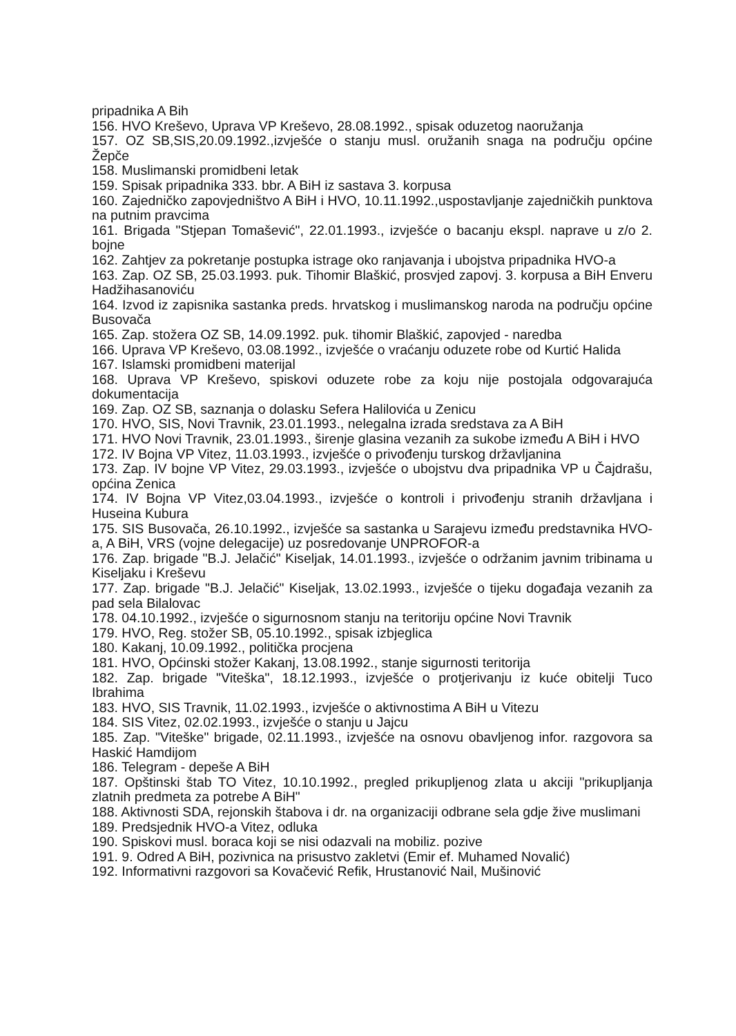pripadnika A Bih
156. HVO Kreševo, Uprava VP Kreševo, 28.08.1992., spisak oduzetog naoružanja
157. OZ SB,SIS,20.09.1992.,izvješće o stanju musl. oružanih snaga na području općine Žepče
158. Muslimanski promidbeni letak
159. Spisak pripadnika 333. bbr. A BiH iz sastava 3. korpusa
160. Zajedničko zapovjedništvo A BiH i HVO, 10.11.1992.,uspostavljanje zajedničkih punktova na putnim pravcima
161. Brigada "Stjepan Tomašević", 22.01.1993., izvješće o bacanju ekspl. naprave u z/o 2. bojne
162. Zahtjev za pokretanje postupka istrage oko ranjavanja i ubojstva pripadnika HVO-a
163. Zap. OZ SB, 25.03.1993. puk. Tihomir Blaškić, prosvjed zapovj. 3. korpusa a BiH Enveru Hadžihasanoviću
164. Izvod iz zapisnika sastanka preds. hrvatskog i muslimanskog naroda na području općine Busovača
165. Zap. stožera OZ SB, 14.09.1992. puk. tihomir Blaškić, zapovjed - naredba
166. Uprava VP Kreševo, 03.08.1992., izvješće o vraćanju oduzete robe od Kurtić Halida
167. Islamski promidbeni materijal
168. Uprava VP Kreševo, spiskovi oduzete robe za koju nije postojala odgovarajuća dokumentacija
169. Zap. OZ SB, saznanja o dolasku Sefera Halilovića u Zenicu
170. HVO, SIS, Novi Travnik, 23.01.1993., nelegalna izrada sredstava za A BiH
171. HVO Novi Travnik, 23.01.1993., širenje glasina vezanih za sukobe između A BiH i HVO
172. IV Bojna VP Vitez, 11.03.1993., izvješće o privođenju turskog državljanina
173. Zap. IV bojne VP Vitez, 29.03.1993., izvješće o ubojstvu dva pripadnika VP u Čajdrašu, općina Zenica
174. IV Bojna VP Vitez,03.04.1993., izvješće o kontroli i privođenju stranih državljana i Huseina Kubura
175. SIS Busovača, 26.10.1992., izvješće sa sastanka u Sarajevu između predstavnika HVO-a, A BiH, VRS (vojne delegacije) uz posredovanje UNPROFOR-a
176. Zap. brigade "B.J. Jelačić" Kiseljak, 14.01.1993., izvješće o održanim javnim tribinama u Kiseljaku i Kreševu
177. Zap. brigade "B.J. Jelačić" Kiseljak, 13.02.1993., izvješće o tijeku događaja vezanih za pad sela Bilalovac
178. 04.10.1992., izvješće o sigurnosnom stanju na teritoriju općine Novi Travnik
179. HVO, Reg. stožer SB, 05.10.1992., spisak izbjeglica
180. Kakanj, 10.09.1992., politička procjena
181. HVO, Općinski stožer Kakanj, 13.08.1992., stanje sigurnosti teritorija
182. Zap. brigade "Viteška", 18.12.1993., izvješće o protjerivanju iz kuće obitelji Tuco Ibrahima
183. HVO, SIS Travnik, 11.02.1993., izvješće o aktivnostima A BiH u Vitezu
184. SIS Vitez, 02.02.1993., izvješće o stanju u Jajcu
185. Zap. "Viteške" brigade, 02.11.1993., izvješće na osnovu obavljenog infor. razgovora sa Haskić Hamdijom
186. Telegram - depeše A BiH
187. Opštinski štab TO Vitez, 10.10.1992., pregled prikupljenog zlata u akciji "prikupljanja zlatnih predmeta za potrebe A BiH"
188. Aktivnosti SDA, rejonskih štabova i dr. na organizaciji odbrane sela gdje žive muslimani
189. Predsjednik HVO-a Vitez, odluka
190. Spiskovi musl. boraca koji se nisi odazvali na mobiliz. pozive
191. 9. Odred A BiH, pozivnica na prisustvo zakletvi (Emir ef. Muhamed Novalić)
192. Informativni razgovori sa Kovačević Refik, Hrustanović Nail, Mušinović